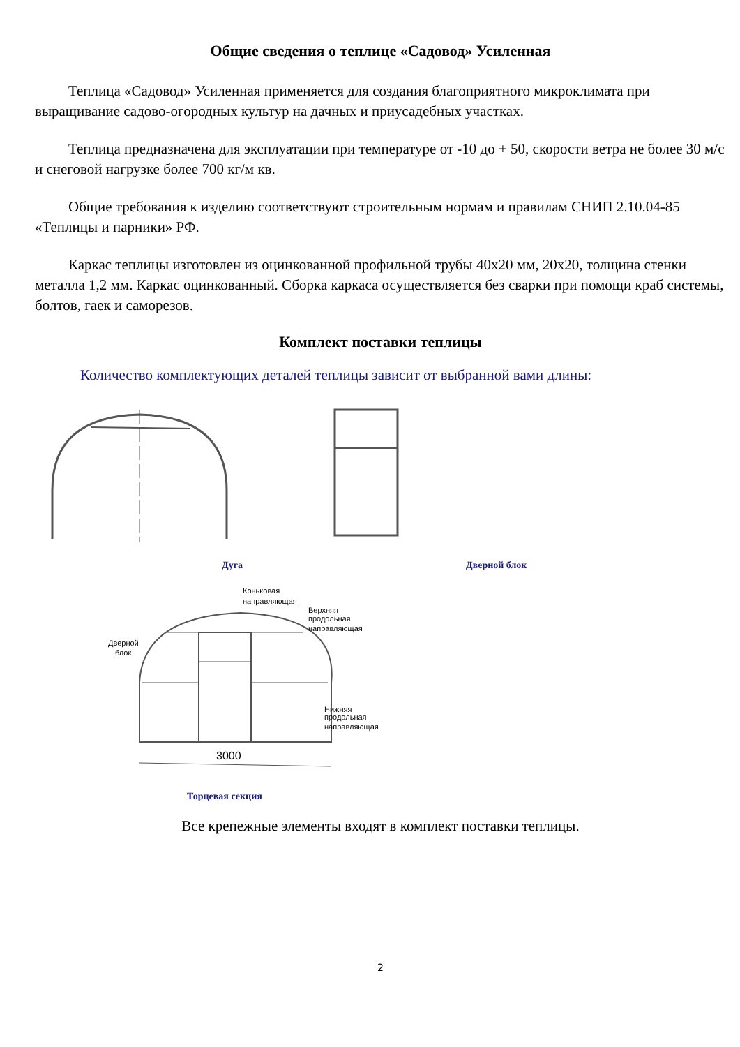Общие сведения о теплице «Садовод» Усиленная
Теплица «Садовод» Усиленная применяется для создания благоприятного микроклимата при выращивание садово-огородных культур на дачных и приусадебных участках.
Теплица предназначена для эксплуатации при температуре от -10 до + 50, скорости ветра не более 30 м/с и снеговой нагрузке более 700 кг/м кв.
Общие требования к изделию соответствуют строительным нормам и правилам СНИП 2.10.04-85 «Теплицы и парники» РФ.
Каркас теплицы изготовлен из оцинкованной профильной трубы 40х20 мм, 20х20, толщина стенки металла 1,2 мм. Каркас оцинкованный. Сборка каркаса осуществляется без сварки при помощи краб системы, болтов, гаек и саморезов.
Комплект поставки теплицы
Количество комплектующих деталей теплицы зависит от выбранной вами длины:
Дуга Дверной блок
Коньковая
направляющая
Верхняя
продольная
направляющая
Дверной
блок
Нижняя
продольная
направляющая
3000
Торцевая секция
Все крепежные элементы входят в комплект поставки теплицы.
2